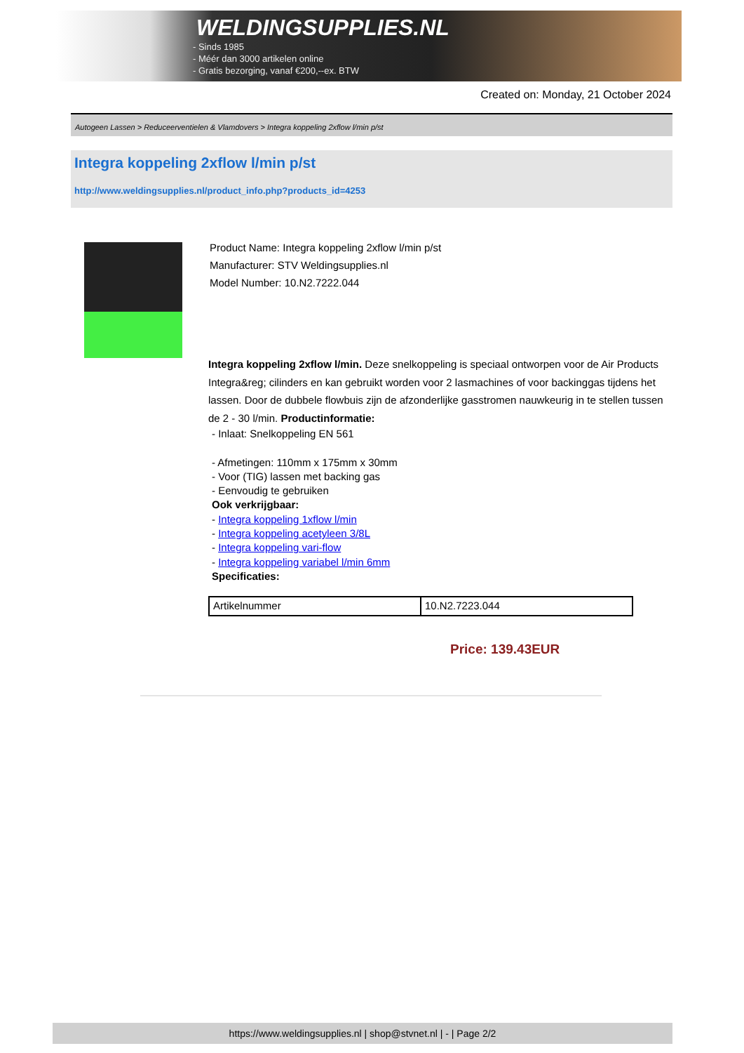WELDINGSUPPLIES.NL
- Sinds 1985
- Méér dan 3000 artikelen online
- Gratis bezorging, vanaf €200,--ex. BTW
Created on: Monday, 21 October 2024
Autogeen Lassen > Reduceerventielen & Vlamdovers > Integra koppeling 2xflow l/min p/st
Integra koppeling 2xflow l/min p/st
http://www.weldingsupplies.nl/product_info.php?products_id=4253
Product Name: Integra koppeling 2xflow l/min p/st
Manufacturer: STV Weldingsupplies.nl
Model Number: 10.N2.7222.044
Integra koppeling 2xflow l/min. Deze snelkoppeling is speciaal ontworpen voor de Air Products Integra&reg; cilinders en kan gebruikt worden voor 2 lasmachines of voor backinggas tijdens het lassen. Door de dubbele flowbuis zijn de afzonderlijke gasstromen nauwkeurig in te stellen tussen de 2 - 30 l/min. Productinformatie:
- Inlaat: Snelkoppeling EN 561
- Afmetingen: 110mm x 175mm x 30mm
- Voor (TIG) lassen met backing gas
- Eenvoudig te gebruiken
Ook verkrijgbaar:
- Integra koppeling 1xflow l/min
- Integra koppeling acetyleen 3/8L
- Integra koppeling vari-flow
- Integra koppeling variabel l/min 6mm
Specificaties:
| Artikelnummer | 10.N2.7223.044 |
Price: 139.43EUR
https://www.weldingsupplies.nl | shop@stvnet.nl | - | Page 2/2